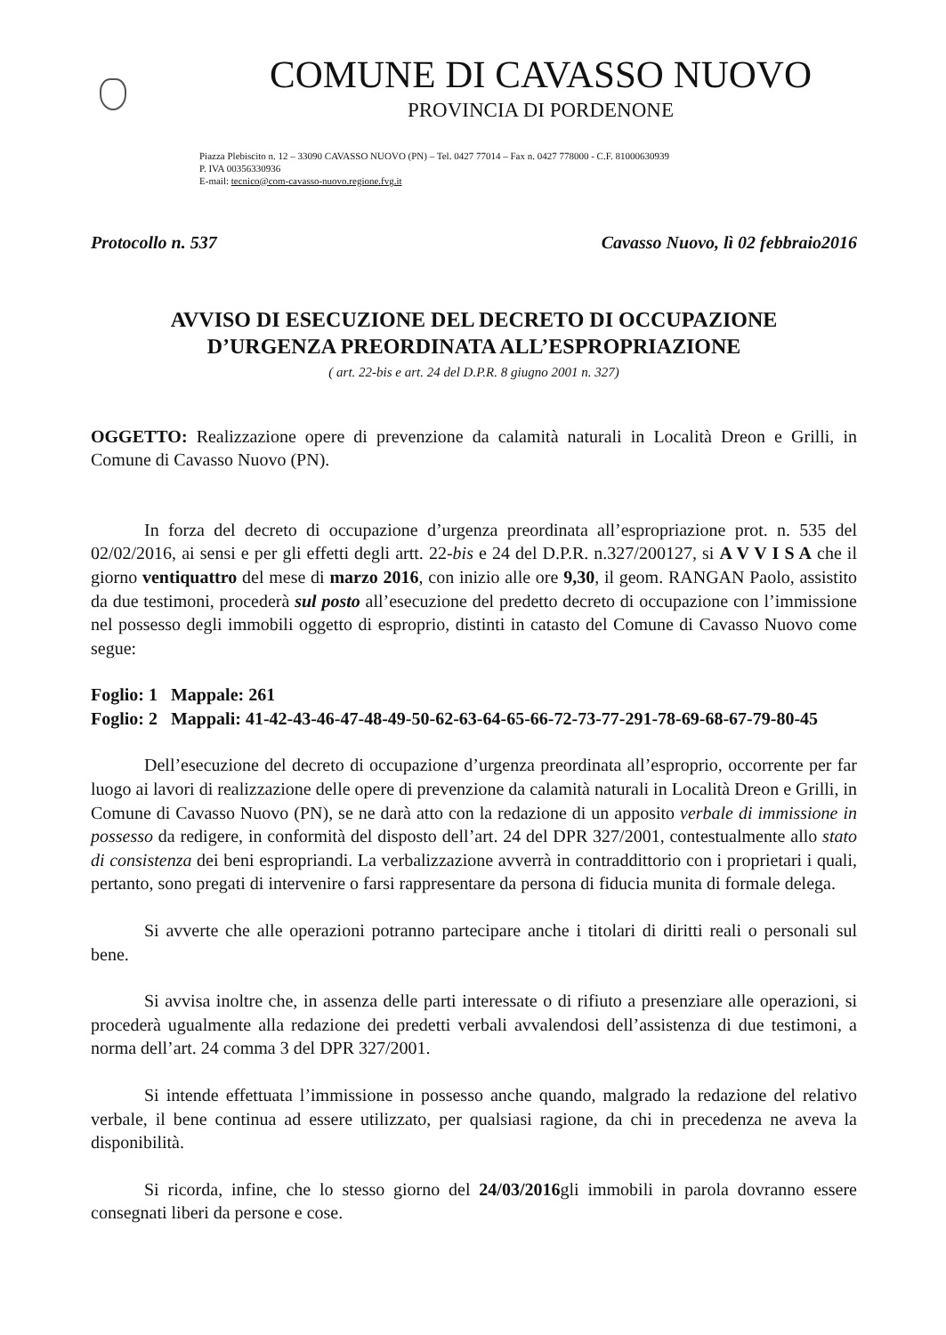COMUNE DI CAVASSO NUOVO
PROVINCIA DI PORDENONE
Piazza Plebiscito n. 12 – 33090 CAVASSO NUOVO (PN) – Tel. 0427 77014 – Fax n. 0427 778000 - C.F. 81000630939
P. IVA 00356330936
E-mail: tecnico@com-cavasso-nuovo.regione.fvg.it
Protocollo n. 537 Cavasso Nuovo, lì 02 febbraio2016
AVVISO DI ESECUZIONE DEL DECRETO DI OCCUPAZIONE
D’URGENZA PREORDINATA ALL’ESPROPRIAZIONE
( art. 22-bis e art. 24 del D.P.R. 8 giugno 2001 n. 327)
OGGETTO: Realizzazione opere di prevenzione da calamità naturali in Località Dreon e Grilli, in Comune di Cavasso Nuovo (PN).
In forza del decreto di occupazione d’urgenza preordinata all’espropriazione prot. n. 535 del 02/02/2016, ai sensi e per gli effetti degli artt. 22-bis e 24 del D.P.R. n.327/200127, si A V V I S A che il giorno ventiquattro del mese di marzo 2016, con inizio alle ore 9,30, il geom. RANGAN Paolo, assistito da due testimoni, procederà sul posto all’esecuzione del predetto decreto di occupazione con l’immissione nel possesso degli immobili oggetto di esproprio, distinti in catasto del Comune di Cavasso Nuovo come segue:
Foglio: 1 Mappale: 261
Foglio: 2 Mappali: 41-42-43-46-47-48-49-50-62-63-64-65-66-72-73-77-291-78-69-68-67-79-80-45
Dell’esecuzione del decreto di occupazione d’urgenza preordinata all’esproprio, occorrente per far luogo ai lavori di realizzazione delle opere di prevenzione da calamità naturali in Località Dreon e Grilli, in Comune di Cavasso Nuovo (PN), se ne darà atto con la redazione di un apposito verbale di immissione in possesso da redigere, in conformità del disposto dell’art. 24 del DPR 327/2001, contestualmente allo stato di consistenza dei beni espropriandi. La verbalizzazione avverrà in contraddittorio con i proprietari i quali, pertanto, sono pregati di intervenire o farsi rappresentare da persona di fiducia munita di formale delega.
Si avverte che alle operazioni potranno partecipare anche i titolari di diritti reali o personali sul bene.
Si avvisa inoltre che, in assenza delle parti interessate o di rifiuto a presenziare alle operazioni, si procederà ugualmente alla redazione dei predetti verbali avvalendosi dell’assistenza di due testimoni, a norma dell’art. 24 comma 3 del DPR 327/2001.
Si intende effettuata l’immissione in possesso anche quando, malgrado la redazione del relativo verbale, il bene continua ad essere utilizzato, per qualsiasi ragione, da chi in precedenza ne aveva la disponibilità.
Si ricorda, infine, che lo stesso giorno del 24/03/2016gli immobili in parola dovranno essere consegnati liberi da persone e cose.